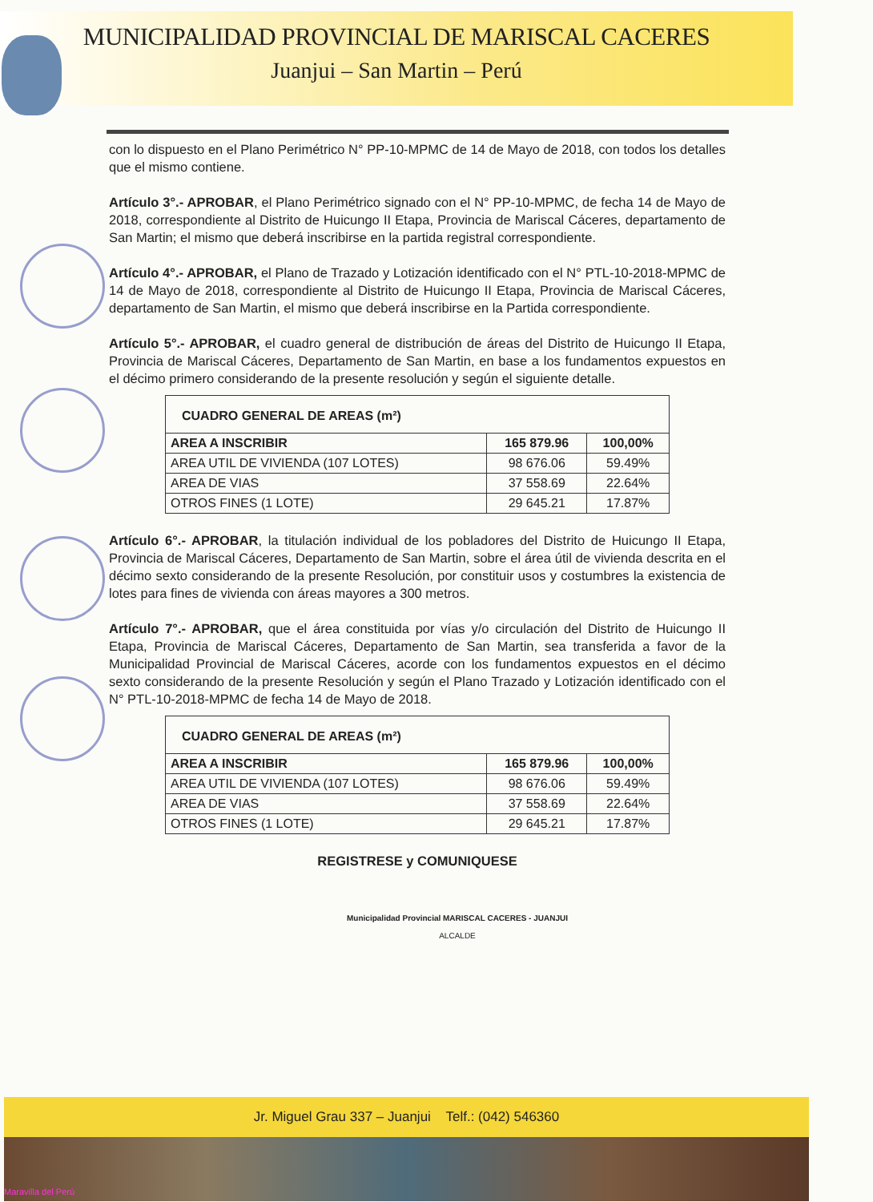MUNICIPALIDAD PROVINCIAL DE MARISCAL CACERES
Juanjui – San Martin – Perú
con lo dispuesto en el Plano Perimétrico N° PP-10-MPMC de 14 de Mayo de 2018, con todos los detalles que el mismo contiene.
Artículo 3°.- APROBAR, el Plano Perimétrico signado con el N° PP-10-MPMC, de fecha 14 de Mayo de 2018, correspondiente al Distrito de Huicungo II Etapa, Provincia de Mariscal Cáceres, departamento de San Martin; el mismo que deberá inscribirse en la partida registral correspondiente.
Artículo 4°.- APROBAR, el Plano de Trazado y Lotización identificado con el N° PTL-10-2018-MPMC de 14 de Mayo de 2018, correspondiente al Distrito de Huicungo II Etapa, Provincia de Mariscal Cáceres, departamento de San Martin, el mismo que deberá inscribirse en la Partida correspondiente.
Artículo 5°.- APROBAR, el cuadro general de distribución de áreas del Distrito de Huicungo II Etapa, Provincia de Mariscal Cáceres, Departamento de San Martin, en base a los fundamentos expuestos en el décimo primero considerando de la presente resolución y según el siguiente detalle.
| CUADRO GENERAL DE AREAS (m²) | | |
| --- | --- | --- |
| AREA A INSCRIBIR | 165 879.96 | 100,00% |
| AREA UTIL DE VIVIENDA (107 LOTES) | 98 676.06 | 59.49% |
| AREA DE VIAS | 37 558.69 | 22.64% |
| OTROS FINES (1 LOTE) | 29 645.21 | 17.87% |
Artículo 6°.- APROBAR, la titulación individual de los pobladores del Distrito de Huicungo II Etapa, Provincia de Mariscal Cáceres, Departamento de San Martin, sobre el área útil de vivienda descrita en el décimo sexto considerando de la presente Resolución, por constituir usos y costumbres la existencia de lotes para fines de vivienda con áreas mayores a 300 metros.
Artículo 7°.- APROBAR, que el área constituida por vías y/o circulación del Distrito de Huicungo II Etapa, Provincia de Mariscal Cáceres, Departamento de San Martin, sea transferida a favor de la Municipalidad Provincial de Mariscal Cáceres, acorde con los fundamentos expuestos en el décimo sexto considerando de la presente Resolución y según el Plano Trazado y Lotización identificado con el N° PTL-10-2018-MPMC de fecha 14 de Mayo de 2018.
| CUADRO GENERAL DE AREAS (m²) | | |
| --- | --- | --- |
| AREA A INSCRIBIR | 165 879.96 | 100,00% |
| AREA UTIL DE VIVIENDA (107 LOTES) | 98 676.06 | 59.49% |
| AREA DE VIAS | 37 558.69 | 22.64% |
| OTROS FINES (1 LOTE) | 29 645.21 | 17.87% |
REGISTRESE y COMUNIQUESE
Municipalidad Provincial MARISCAL CACERES - JUANJUI
ALCALDE
Jr. Miguel Grau 337 – Juanjui Telf.: (042) 546360
Maravilla del Perú